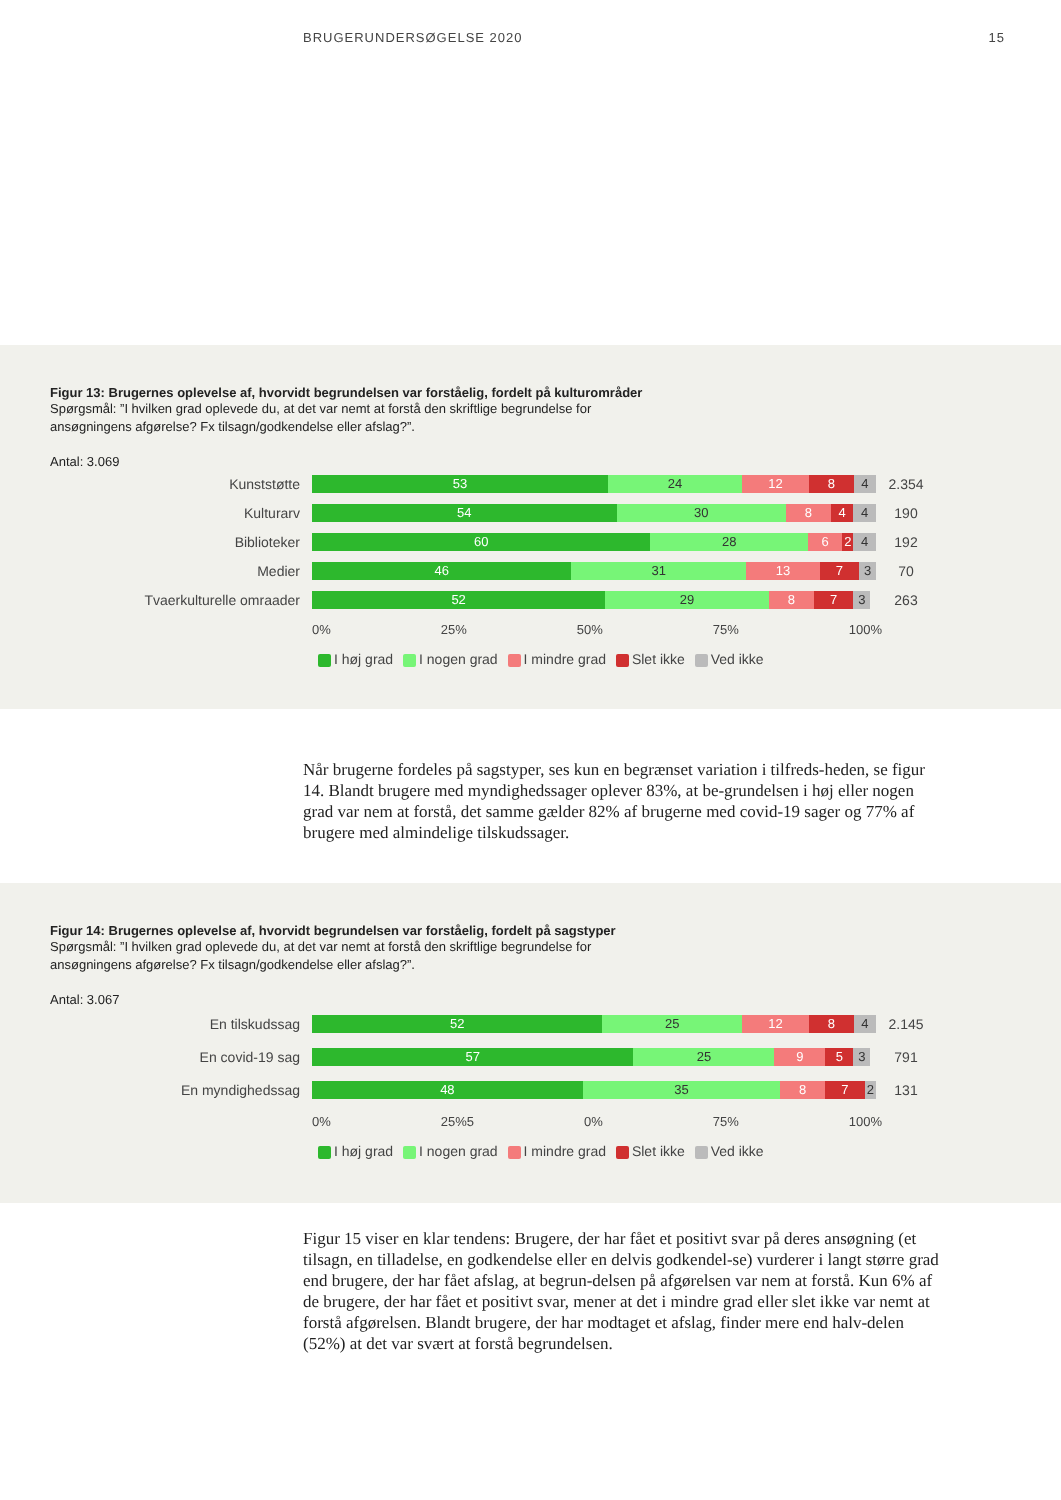BRUGERUNDERSØGELSE 2020 15
Figur 13: Brugernes oplevelse af, hvorvidt begrundelsen var forståelig, fordelt på kulturområder
Spørgsmål: ”I hvilken grad oplevede du, at det var nemt at forstå den skriftlige begrundelse for ansøgningens afgørelse? Fx tilsagn/godkendelse eller afslag?”.
Antal: 3.069
Kunststøtte
53 24 12 8 4
2.354
Kulturarv
54 30 8 4 4
190
Biblioteker
60 28 6 2 4
192
Medier
46 31 13 7 3
70
Tvaerkulturelle omraader
52 29 8 7 3
263
0% 25% 50% 75% 100%
I høj grad I nogen grad I mindre grad Slet ikke Ved ikke
Når brugerne fordeles på sagstyper, ses kun en begrænset variation i tilfreds-heden, se figur 14. Blandt brugere med myndighedssager oplever 83%, at be-grundelsen i høj eller nogen grad var nem at forstå, det samme gælder 82% af brugerne med covid-19 sager og 77% af brugere med almindelige tilskudssager.
Figur 14: Brugernes oplevelse af, hvorvidt begrundelsen var forståelig, fordelt på sagstyper
Spørgsmål: ”I hvilken grad oplevede du, at det var nemt at forstå den skriftlige begrundelse for ansøgningens afgørelse? Fx tilsagn/godkendelse eller afslag?”.
Antal: 3.067
En tilskudssag
52 25 12 8 4
2.145
En covid-19 sag
57 25 9 5 3
791
En myndighedssag
48 35 8 7 2
131
0% 25%5 0% 75% 100%
I høj grad I nogen grad I mindre grad Slet ikke Ved ikke
Figur 15 viser en klar tendens: Brugere, der har fået et positivt svar på deres ansøgning (et tilsagn, en tilladelse, en godkendelse eller en delvis godkendel-se) vurderer i langt større grad end brugere, der har fået afslag, at begrun-delsen på afgørelsen var nem at forstå. Kun 6% af de brugere, der har fået et positivt svar, mener at det i mindre grad eller slet ikke var nemt at forstå afgørelsen. Blandt brugere, der har modtaget et afslag, finder mere end halv-delen (52%) at det var svært at forstå begrundelsen.